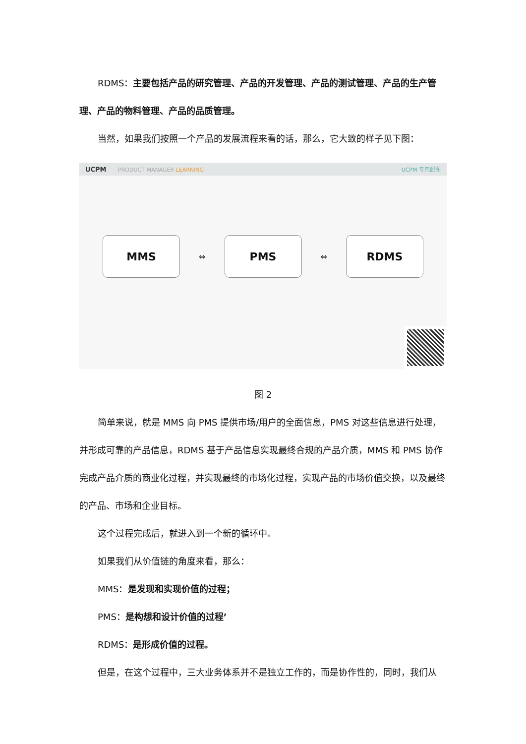RDMS：主要包括产品的研究管理、产品的开发管理、产品的测试管理、产品的生产管理、产品的物料管理、产品的品质管理。
当然，如果我们按照一个产品的发展流程来看的话，那么，它大致的样子见下图：
UCPM PRODUCT MANAGER LEARNING UCPM 专用配图
MMS
⇔
PMS
⇔
RDMS
图 2
简单来说，就是 MMS 向 PMS 提供市场/用户的全面信息，PMS 对这些信息进行处理，并形成可靠的产品信息，RDMS 基于产品信息实现最终合规的产品介质，MMS 和 PMS 协作完成产品介质的商业化过程，并实现最终的市场化过程，实现产品的市场价值交换，以及最终的产品、市场和企业目标。
这个过程完成后，就进入到一个新的循环中。
如果我们从价值链的角度来看，那么：
MMS：是发现和实现价值的过程；
PMS：是构想和设计价值的过程’
RDMS：是形成价值的过程。
但是，在这个过程中，三大业务体系并不是独立工作的，而是协作性的，同时，我们从